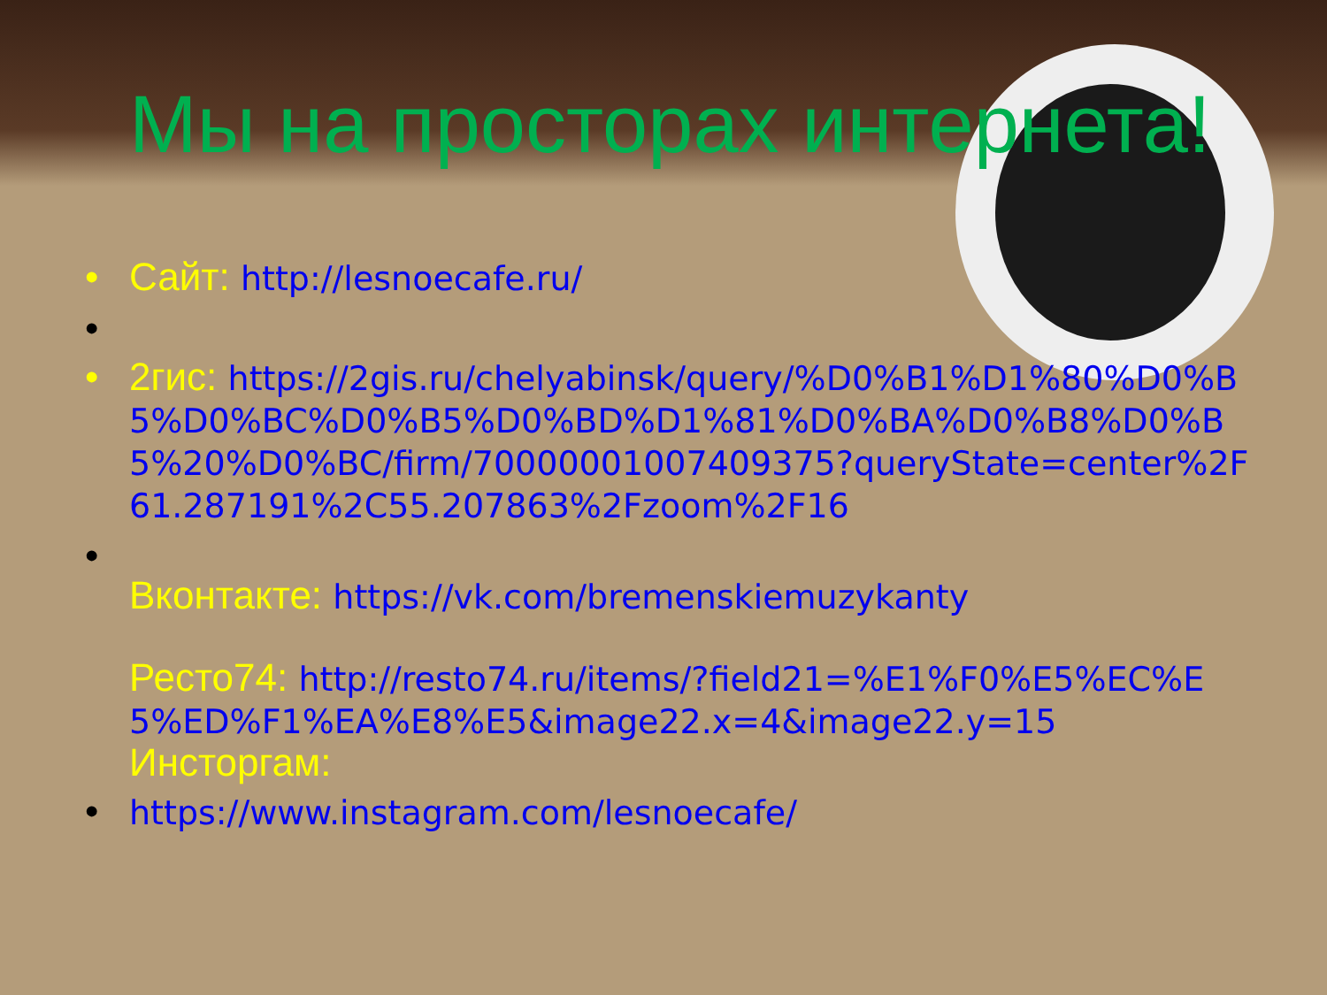Мы на просторах интернета!
• Сайт: http://lesnoecafe.ru/
• • 2гис: https://2gis.ru/chelyabinsk/query/%D0%B1%D1%80%D0%B5%D0%BC%D0%B5%D0%BD%D1%81%D0%BA%D0%B8%D0%B5%20%D0%BC/firm/70000001007409375?queryState=center%2F61.287191%2C55.207863%2Fzoom%2F16
•
Вконтакте: https://vk.com/bremenskiemuzykanty
Ресто74: http://resto74.ru/items/?field21=%E1%F0%E5%EC%E5%ED%F1%EA%E8%E5&image22.x=4&image22.y=15
Инсторгам:
• https://www.instagram.com/lesnoecafe/